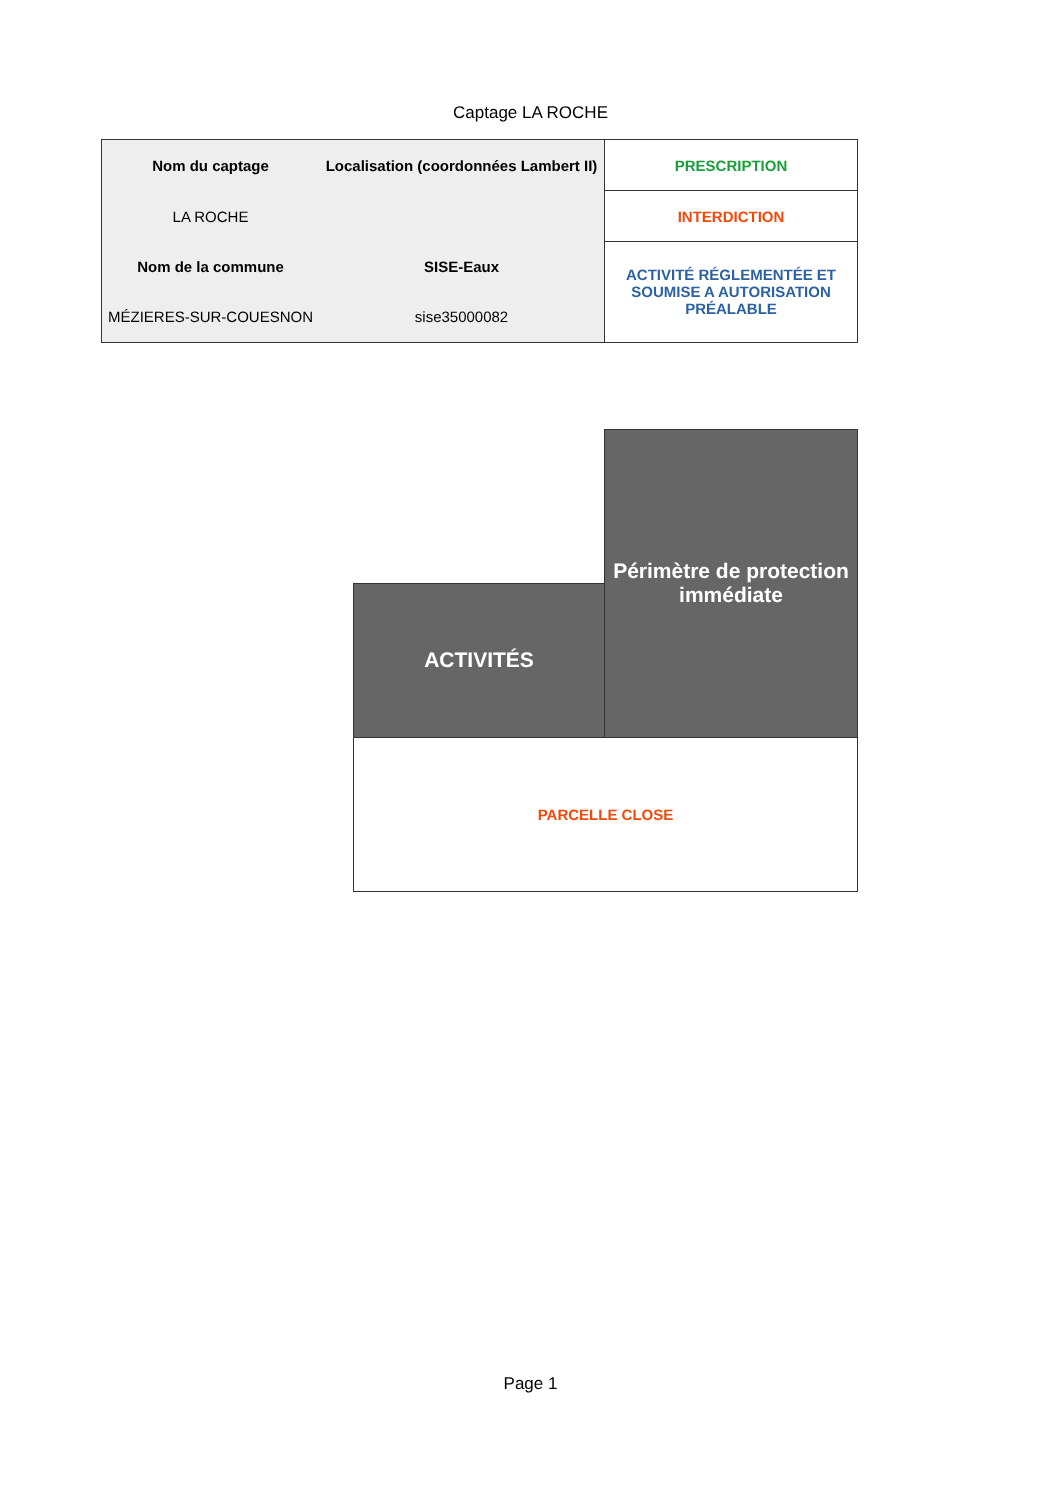Captage LA ROCHE
| Nom du captage | Localisation (coordonnées Lambert II) | PRESCRIPTION |
| LA ROCHE | | INTERDICTION |
| Nom de la commune | SISE-Eaux | ACTIVITÉ RÉGLEMENTÉE ET SOUMISE A AUTORISATION PRÉALABLE |
| MÉZIERES-SUR-COUESNON | sise35000082 | |
| | Périmètre de protection immédiate |
| ACTIVITÉS | |
| PARCELLE CLOSE | |
Page 1